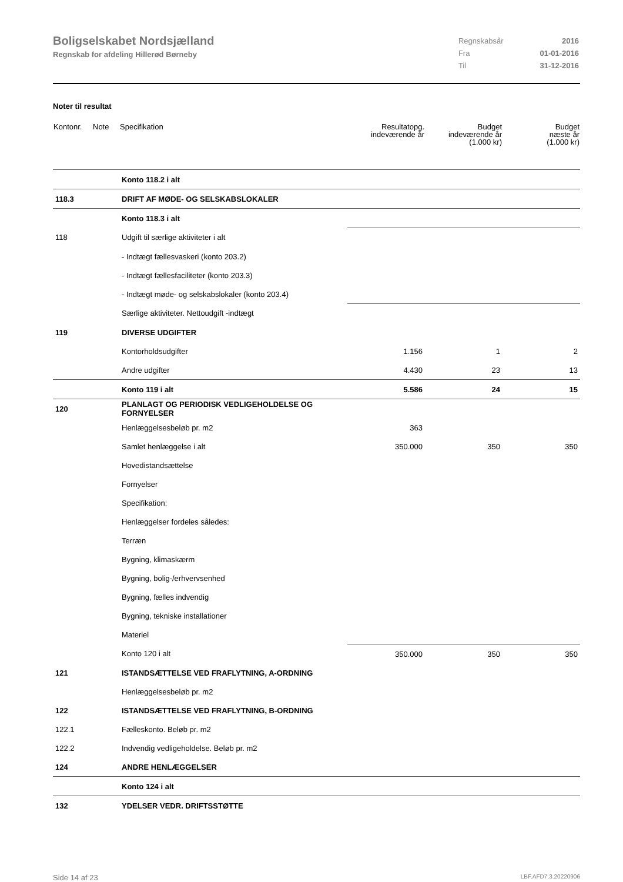Boligselskabet Nordsjælland
Regnskab for afdeling Hillerød Børneby
| Regnskabsår | 2016 |
| Fra | 01-01-2016 |
| Til | 31-12-2016 |
Noter til resultat
| Kontonr. | Note | Specifikation | Resultatopg. indeværende år | Budget indeværende år (1.000 kr) | Budget næste år (1.000 kr) |
| --- | --- | --- | --- | --- | --- |
| | | Konto 118.2 i alt | | | |
| 118.3 | | DRIFT AF MØDE- OG SELSKABSLOKALER | | | |
| | | Konto 118.3 i alt | | | |
| 118 | | Udgift til særlige aktiviteter i alt | | | |
| | | - Indtægt fællesvaskeri (konto 203.2) | | | |
| | | - Indtægt fællesfaciliteter (konto 203.3) | | | |
| | | - Indtægt møde- og selskabslokaler (konto 203.4) | | | |
| | | Særlige aktiviteter. Nettoudgift -indtægt | | | |
| 119 | | DIVERSE UDGIFTER | | | |
| | | Kontorholdsudgifter | 1.156 | 1 | 2 |
| | | Andre udgifter | 4.430 | 23 | 13 |
| | | Konto 119 i alt | 5.586 | 24 | 15 |
| 120 | | PLANLAGT OG PERIODISK VEDLIGEHOLDELSE OG FORNYELSER | | | |
| | | Henlæggelsesbeløb pr. m2 | 363 | | |
| | | Samlet henlæggelse i alt | 350.000 | 350 | 350 |
| | | Hovedistandsættelse | | | |
| | | Fornyelser | | | |
| | | Specifikation: | | | |
| | | Henlæggelser fordeles således: | | | |
| | | Terræn | | | |
| | | Bygning, klimaskærm | | | |
| | | Bygning, bolig-/erhvervsenhed | | | |
| | | Bygning, fælles indvendig | | | |
| | | Bygning, tekniske installationer | | | |
| | | Materiel | | | |
| | | Konto 120 i alt | 350.000 | 350 | 350 |
| 121 | | ISTANDSÆTTELSE VED FRAFLYTNING, A-ORDNING | | | |
| | | Henlæggelsesbeløb pr. m2 | | | |
| 122 | | ISTANDSÆTTELSE VED FRAFLYTNING, B-ORDNING | | | |
| 122.1 | | Fælleskonto. Beløb pr. m2 | | | |
| 122.2 | | Indvendig vedligeholdelse. Beløb pr. m2 | | | |
| 124 | | ANDRE HENLÆGGELSER | | | |
| | | Konto 124 i alt | | | |
| 132 | | YDELSER VEDR. DRIFTSSTØTTE | | | |
Side 14 af 23 LBF.AFD7.3.20220906